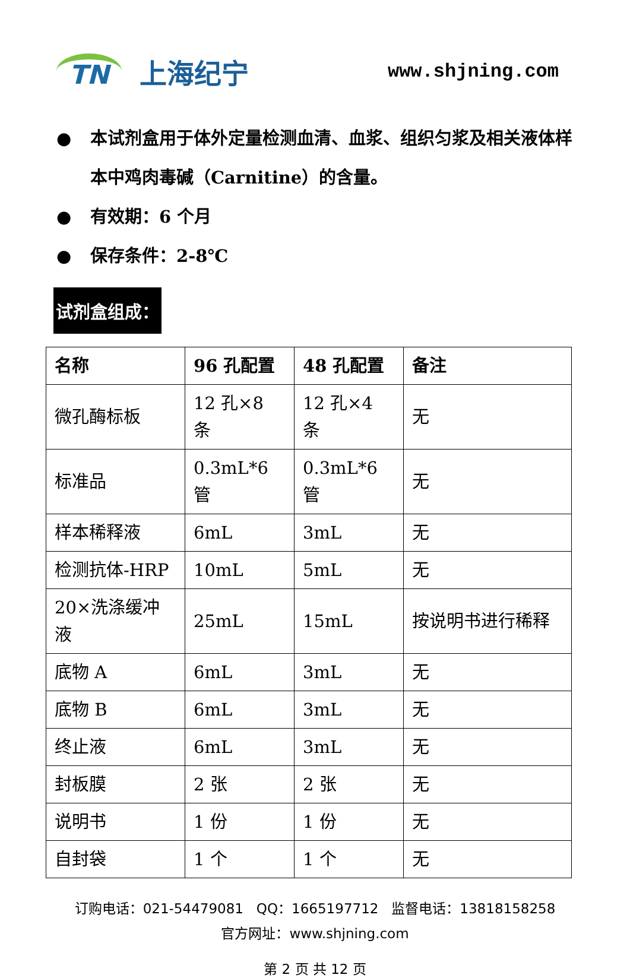TN
上海纪宁
www.shjning.com
● 本试剂盒用于体外定量检测血清、血浆、组织匀浆及相关液体样本中鸡肉毒碱（Carnitine）的含量。
● 有效期：6 个月
● 保存条件：2-8℃
试剂盒组成：
| 名称 | 96 孔配置 | 48 孔配置 | 备注 |
| --- | --- | --- | --- |
| 微孔酶标板 | 12 孔×8 条 | 12 孔×4 条 | 无 |
| 标准品 | 0.3mL*6 管 | 0.3mL*6 管 | 无 |
| 样本稀释液 | 6mL | 3mL | 无 |
| 检测抗体-HRP | 10mL | 5mL | 无 |
| 20×洗涤缓冲液 | 25mL | 15mL | 按说明书进行稀释 |
| 底物 A | 6mL | 3mL | 无 |
| 底物 B | 6mL | 3mL | 无 |
| 终止液 | 6mL | 3mL | 无 |
| 封板膜 | 2 张 | 2 张 | 无 |
| 说明书 | 1 份 | 1 份 | 无 |
| 自封袋 | 1 个 | 1 个 | 无 |
订购电话：021-54479081 QQ：1665197712 监督电话：13818158258
官方网址：www.shjning.com
第 2 页 共 12 页